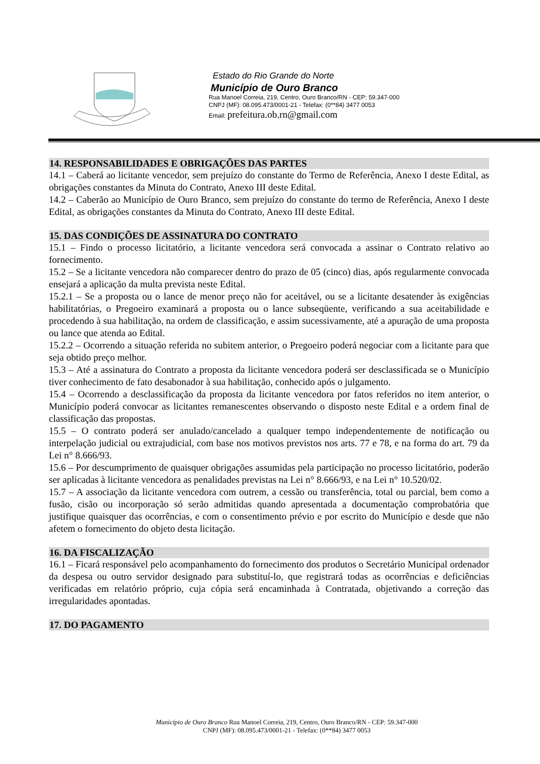Estado do Rio Grande do Norte
Município de Ouro Branco
Rua Manoel Correia, 219, Centro, Ouro Branco/RN - CEP: 59.347-000
CNPJ (MF): 08.095.473/0001-21 - Telefax: (0**84) 3477 0053
Email: prefeitura.ob.rn@gmail.com
14. RESPONSABILIDADES E OBRIGAÇÕES DAS PARTES
14.1 – Caberá ao licitante vencedor, sem prejuízo do constante do Termo de Referência, Anexo I deste Edital, as obrigações constantes da Minuta do Contrato, Anexo III deste Edital.
14.2 – Caberão ao Município de Ouro Branco, sem prejuízo do constante do termo de Referência, Anexo I deste Edital, as obrigações constantes da Minuta do Contrato, Anexo III deste Edital.
15. DAS CONDIÇÕES DE ASSINATURA DO CONTRATO
15.1 – Findo o processo licitatório, a licitante vencedora será convocada a assinar o Contrato relativo ao fornecimento.
15.2 – Se a licitante vencedora não comparecer dentro do prazo de 05 (cinco) dias, após regularmente convocada ensejará a aplicação da multa prevista neste Edital.
15.2.1 – Se a proposta ou o lance de menor preço não for aceitável, ou se a licitante desatender às exigências habilitatórias, o Pregoeiro examinará a proposta ou o lance subseqüente, verificando a sua aceitabilidade e procedendo à sua habilitação, na ordem de classificação, e assim sucessivamente, até a apuração de uma proposta ou lance que atenda ao Edital.
15.2.2 – Ocorrendo a situação referida no subitem anterior, o Pregoeiro poderá negociar com a licitante para que seja obtido preço melhor.
15.3 – Até a assinatura do Contrato a proposta da licitante vencedora poderá ser desclassificada se o Município tiver conhecimento de fato desabonador à sua habilitação, conhecido após o julgamento.
15.4 – Ocorrendo a desclassificação da proposta da licitante vencedora por fatos referidos no item anterior, o Município poderá convocar as licitantes remanescentes observando o disposto neste Edital e a ordem final de classificação das propostas.
15.5 – O contrato poderá ser anulado/cancelado a qualquer tempo independentemente de notificação ou interpelação judicial ou extrajudicial, com base nos motivos previstos nos arts. 77 e 78, e na forma do art. 79 da Lei n° 8.666/93.
15.6 – Por descumprimento de quaisquer obrigações assumidas pela participação no processo licitatório, poderão ser aplicadas à licitante vencedora as penalidades previstas na Lei n° 8.666/93, e na Lei n° 10.520/02.
15.7 – A associação da licitante vencedora com outrem, a cessão ou transferência, total ou parcial, bem como a fusão, cisão ou incorporação só serão admitidas quando apresentada a documentação comprobatória que justifique quaisquer das ocorrências, e com o consentimento prévio e por escrito do Município e desde que não afetem o fornecimento do objeto desta licitação.
16. DA FISCALIZAÇÃO
16.1 – Ficará responsável pelo acompanhamento do fornecimento dos produtos o Secretário Municipal ordenador da despesa ou outro servidor designado para substituí-lo, que registrará todas as ocorrências e deficiências verificadas em relatório próprio, cuja cópia será encaminhada à Contratada, objetivando a correção das irregularidades apontadas.
17. DO PAGAMENTO
Município de Ouro Branco Rua Manoel Correia, 219, Centro, Ouro Branco/RN - CEP: 59.347-000
CNPJ (MF): 08.095.473/0001-21 - Telefax: (0**84) 3477 0053